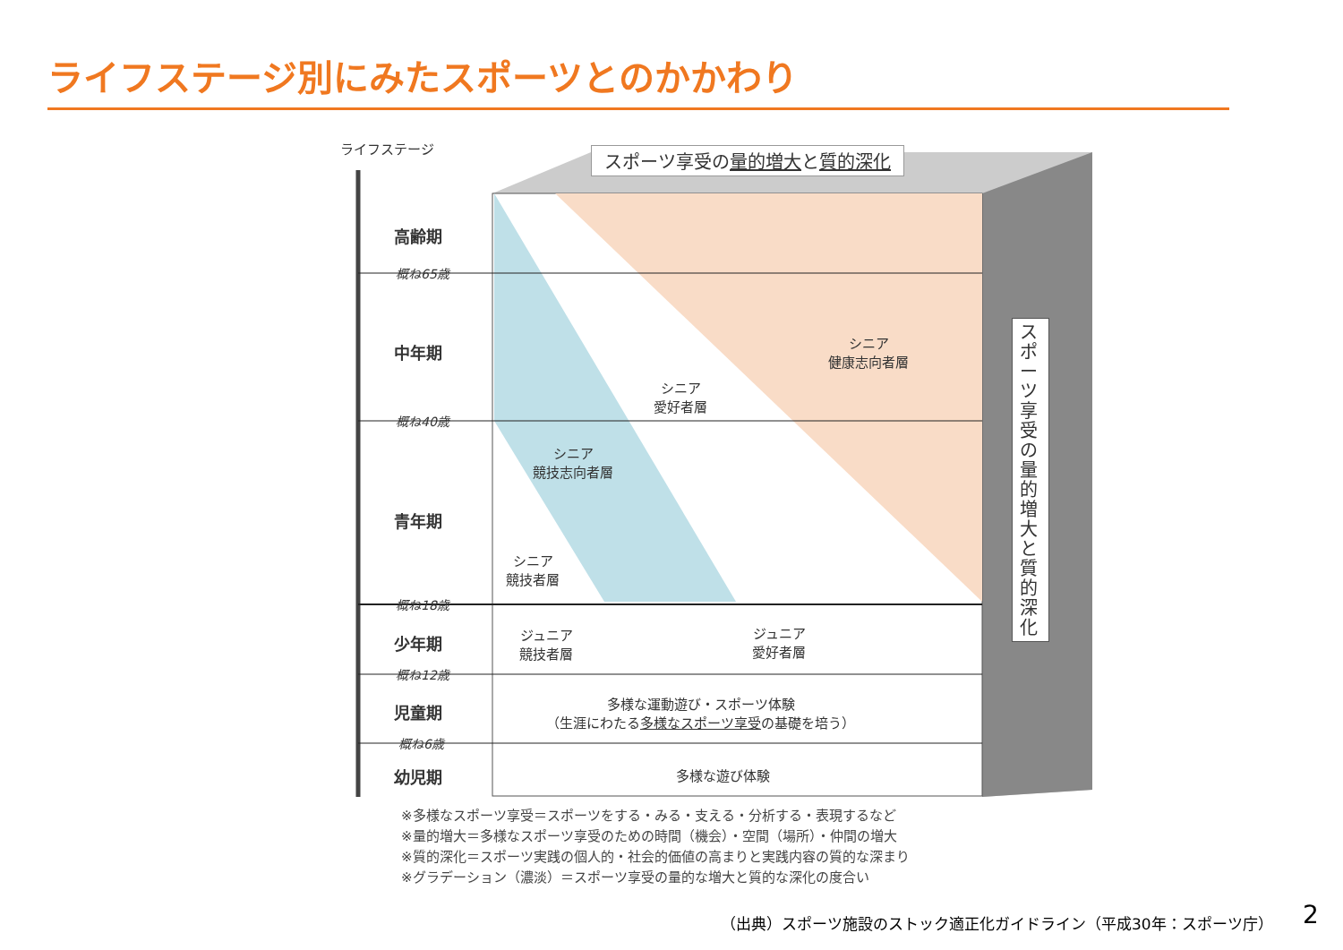ライフステージ別にみたスポーツとのかかわり
ライフステージ スポーツ享受の量的増大と質的深化
高齢期
概ね65歳
中年期
概ね40歳
青年期
概ね18歳
少年期
概ね12歳
児童期
概ね6歳
幼児期
シニア
健康志向者層
シニア
愛好者層
シニア
競技志向者層
シニア
競技者層
ジュニア
競技者層
ジュニア
愛好者層
多様な運動遊び・スポーツ体験
（生涯にわたる多様なスポーツ享受の基礎を培う）
多様な遊び体験
スポーツ享受の量的増大と質的深化
※多様なスポーツ享受＝スポーツをする・みる・支える・分析する・表現するなど
※量的増大＝多様なスポーツ享受のための時間（機会）・空間（場所）・仲間の増大
※質的深化＝スポーツ実践の個人的・社会的価値の高まりと実践内容の質的な深まり
※グラデーション（濃淡）＝スポーツ享受の量的な増大と質的な深化の度合い
（出典）スポーツ施設のストック適正化ガイドライン（平成30年：スポーツ庁）
2